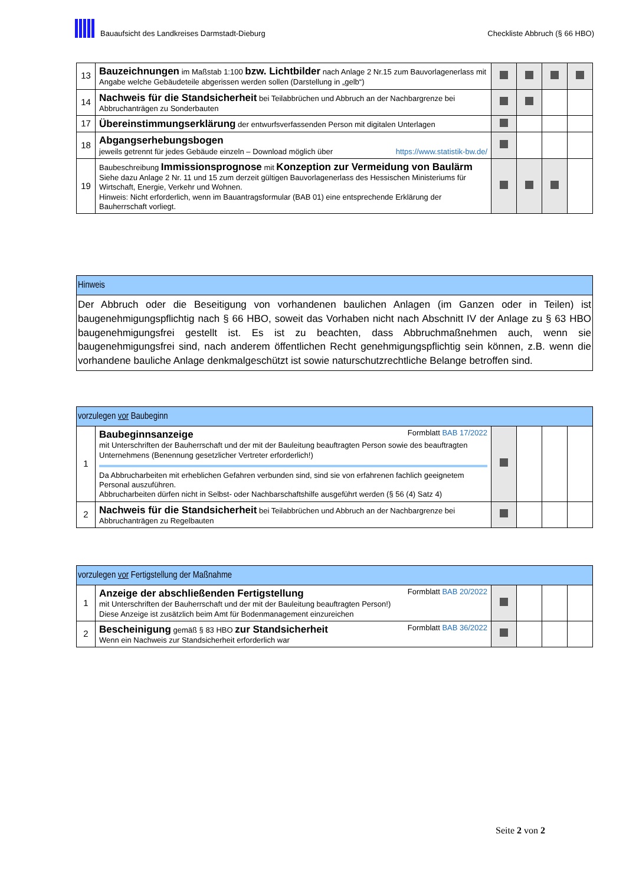Bauaufsicht des Landkreises Darmstadt-Dieburg
Checkliste Abbruch (§ 66 HBO)
| 13 | Bauzeichnungen im Maßstab 1:100 bzw. Lichtbilder nach Anlage 2 Nr.15 zum Bauvorlagenerlass mit Angabe welche Gebäudeteile abgerissen werden sollen (Darstellung in „gelb“) | | | | |
| 14 | Nachweis für die Standsicherheit bei Teilabbrüchen und Abbruch an der Nachbargrenze bei Abbruchanträgen zu Sonderbauten | | | | |
| 17 | Übereinstimmungserklärung der entwurfsverfassenden Person mit digitalen Unterlagen | | | | |
| 18 | Abgangserhebungsbogen jeweils getrennt für jedes Gebäude einzeln – Download möglich über https://www.statistik-bw.de/ | | | | |
| 19 | Baubeschreibung Immissionsprognose mit Konzeption zur Vermeidung von Baulärm Siehe dazu Anlage 2 Nr. 11 und 15 zum derzeit gültigen Bauvorlagenerlass des Hessischen Ministeriums für Wirtschaft, Energie, Verkehr und Wohnen. Hinweis: Nicht erforderlich, wenn im Bauantragsformular (BAB 01) eine entsprechende Erklärung der Bauherrschaft vorliegt. | | | | |
| Hinweis |
| Der Abbruch oder die Beseitigung von vorhandenen baulichen Anlagen (im Ganzen oder in Teilen) ist baugenehmigungspflichtig nach § 66 HBO, soweit das Vorhaben nicht nach Abschnitt IV der Anlage zu § 63 HBO baugenehmigungsfrei gestellt ist. Es ist zu beachten, dass Abbruchmaßnehmen auch, wenn sie baugenehmigungsfrei sind, nach anderem öffentlichen Recht genehmigungspflichtig sein können, z.B. wenn die vorhandene bauliche Anlage denkmalgeschützt ist sowie naturschutzrechtliche Belange betroffen sind. |
| vorzulegen vor Baubeginn | | | | | |
| 1 | Baubeginnsanzeige Formblatt BAB 17/2022 mit Unterschriften der Bauherrschaft und der mit der Bauleitung beauftragten Person sowie des beauftragten Unternehmens (Benennung gesetzlicher Vertreter erforderlich!) Da Abbrucharbeiten mit erheblichen Gefahren verbunden sind, sind sie von erfahrenen fachlich geeignetem Personal auszuführen. Abbrucharbeiten dürfen nicht in Selbst- oder Nachbarschaftshilfe ausgeführt werden (§ 56 (4) Satz 4) | | | | |
| 2 | Nachweis für die Standsicherheit bei Teilabbrüchen und Abbruch an der Nachbargrenze bei Abbruchanträgen zu Regelbauten | | | | |
| vorzulegen vor Fertigstellung der Maßnahme | | | | | |
| 1 | Anzeige der abschließenden Fertigstellung Formblatt BAB 20/2022 mit Unterschriften der Bauherrschaft und der mit der Bauleitung beauftragten Person!) Diese Anzeige ist zusätzlich beim Amt für Bodenmanagement einzureichen | | | | |
| 2 | Bescheinigung gemäß § 83 HBO zur Standsicherheit Formblatt BAB 36/2022 Wenn ein Nachweis zur Standsicherheit erforderlich war | | | | |
Seite 2 von 2